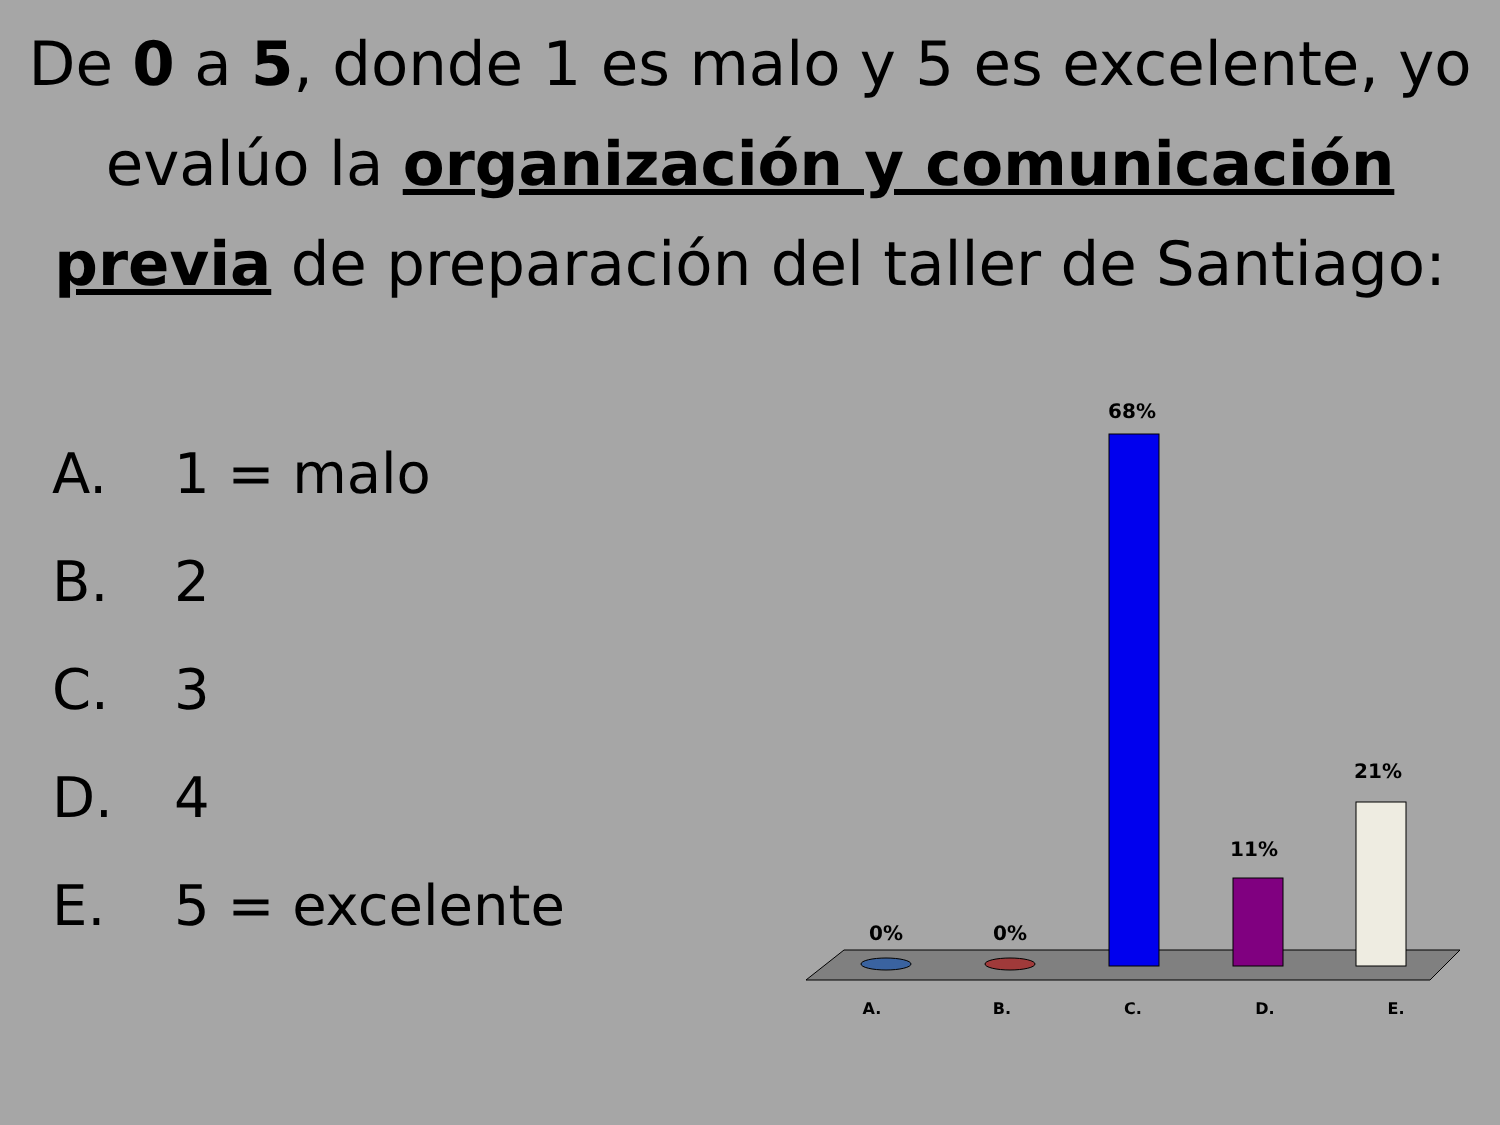De 0 a 5, donde 1 es malo y 5 es excelente, yo evalúo la organización y comunicación previa de preparación del taller de Santiago:
A. 1 = malo
B. 2
C. 3
D. 4
E. 5 = excelente
0%
0%
68%
11%
21%
A.
B.
C.
D.
E.